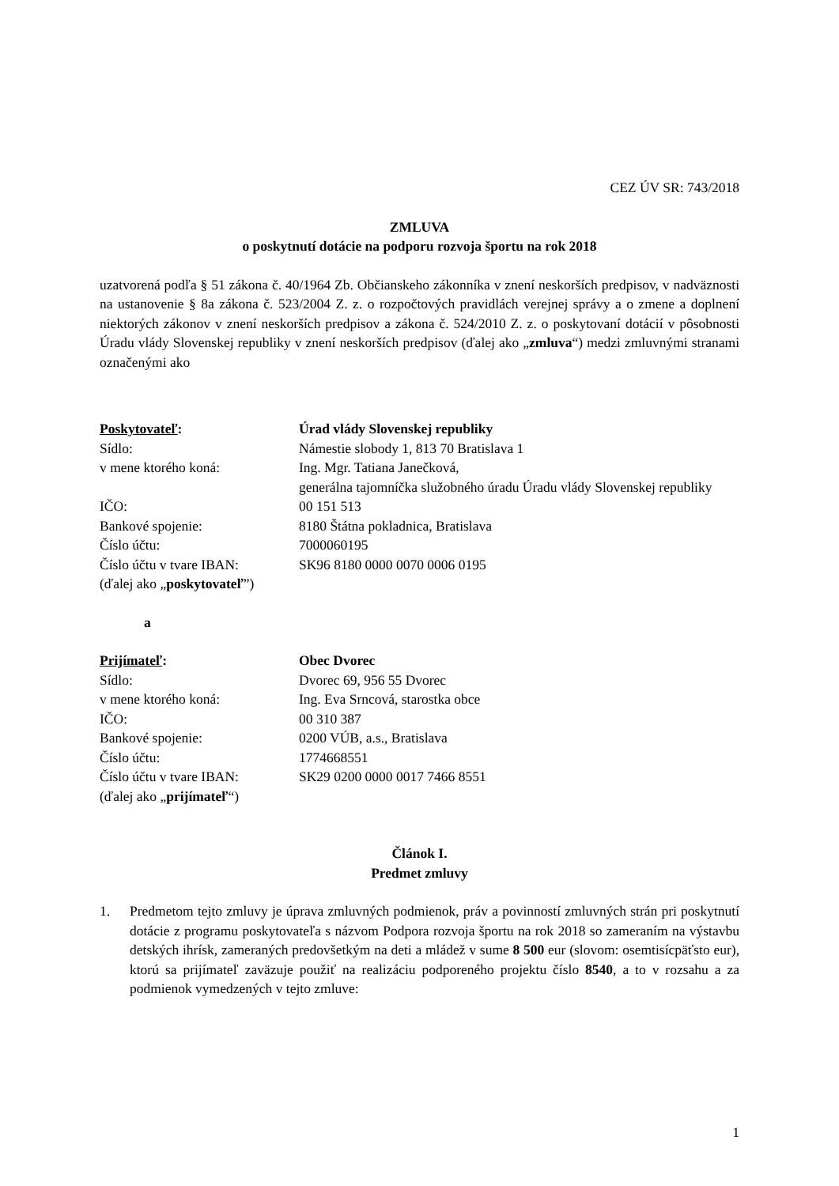CEZ ÚV SR: 743/2018
ZMLUVA
o poskytnutí dotácie na podporu rozvoja športu na rok 2018
uzatvorená podľa § 51 zákona č. 40/1964 Zb. Občianskeho zákonníka v znení neskorších predpisov, v nadväznosti na ustanovenie § 8a zákona č. 523/2004 Z. z. o rozpočtových pravidlách verejnej správy a o zmene a doplnení niektorých zákonov v znení neskorších predpisov a zákona č. 524/2010 Z. z. o poskytovaní dotácií v pôsobnosti Úradu vlády Slovenskej republiky v znení neskorších predpisov (ďalej ako „zmluva“) medzi zmluvnými stranami označenými ako
| Poskytovateľ : | Úrad vlády Slovenskej republiky |
| Sídlo: | Námestie slobody 1, 813 70 Bratislava 1 |
| v mene ktorého koná: | Ing. Mgr. Tatiana Janečková, generálna tajomníčka služobného úradu Úradu vlády Slovenskej republiky |
| IČO: | 00 151 513 |
| Bankové spojenie: | 8180 Štátna pokladnica, Bratislava |
| Číslo účtu: | 7000060195 |
| Číslo účtu v tvare IBAN: | SK96 8180 0000 0070 0006 0195 |
| (ďalej ako „ poskytovateľ ”) | |
a
| Prijímateľ : | Obec Dvorec |
| Sídlo: | Dvorec 69, 956 55 Dvorec |
| v mene ktorého koná: | Ing. Eva Srncová, starostka obce |
| IČO: | 00 310 387 |
| Bankové spojenie: | 0200 VÚB, a.s., Bratislava |
| Číslo účtu: | 1774668551 |
| Číslo účtu v tvare IBAN: | SK29 0200 0000 0017 7466 8551 |
| (ďalej ako „ prijímateľ “) | |
Článok I.
Predmet zmluvy
1. Predmetom tejto zmluvy je úprava zmluvných podmienok, práv a povinností zmluvných strán pri poskytnutí dotácie z programu poskytovateľa s názvom Podpora rozvoja športu na rok 2018 so zameraním na výstavbu detských ihrísk, zameraných predovšetkým na deti a mládež v sume 8 500 eur (slovom: osemtisícpäťsto eur), ktorú sa prijímateľ zaväzuje použiť na realizáciu podporeného projektu číslo 8540, a to v rozsahu a za podmienok vymedzených v tejto zmluve:
1